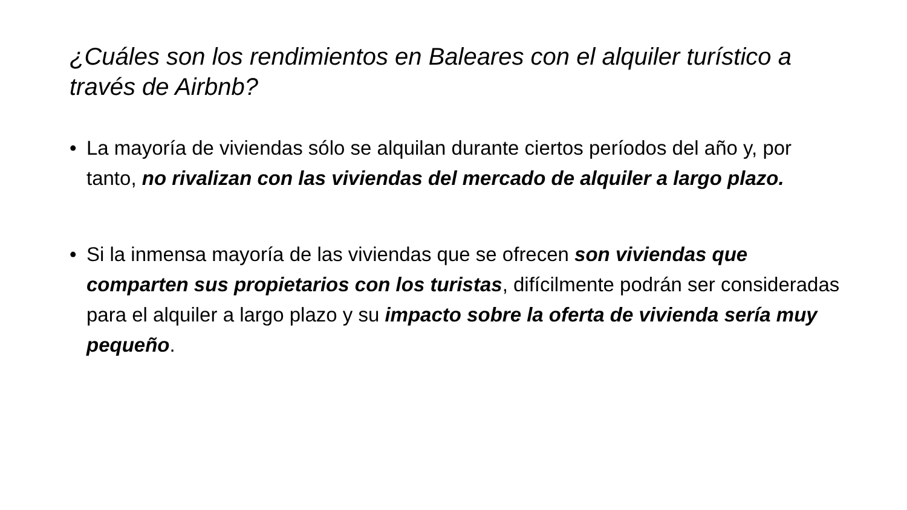¿Cuáles son los rendimientos en Baleares con el alquiler turístico a través de Airbnb?
• La mayoría de viviendas sólo se alquilan durante ciertos períodos del año y, por tanto, no rivalizan con las viviendas del mercado de alquiler a largo plazo.
• Si la inmensa mayoría de las viviendas que se ofrecen son viviendas que comparten sus propietarios con los turistas, difícilmente podrán ser consideradas para el alquiler a largo plazo y su impacto sobre la oferta de vivienda sería muy pequeño.